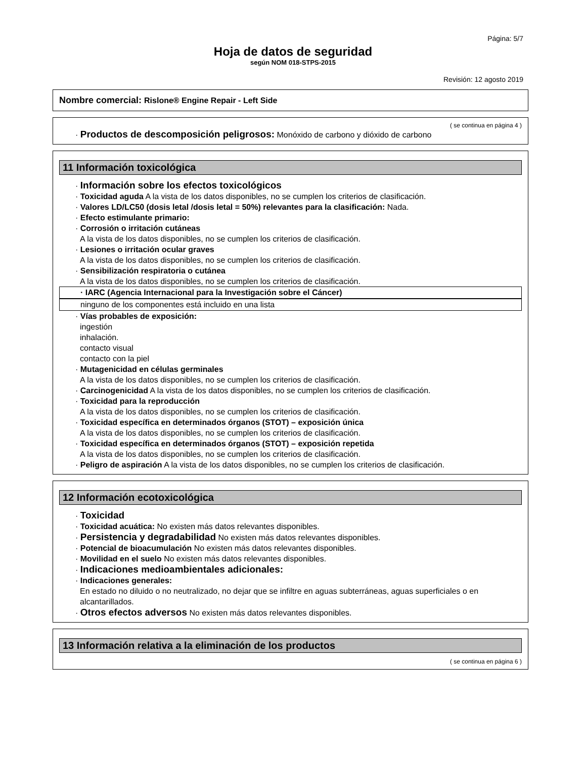Página: 5/7
Hoja de datos de seguridad
según NOM 018-STPS-2015
Revisión: 12 agosto 2019
Nombre comercial: Rislone® Engine Repair - Left Side
( se continua en página 4 )
· Productos de descomposición peligrosos: Monóxido de carbono y dióxido de carbono
11 Información toxicológica
· Información sobre los efectos toxicológicos
· Toxicidad aguda A la vista de los datos disponibles, no se cumplen los criterios de clasificación.
· Valores LD/LC50 (dosis letal /dosis letal = 50%) relevantes para la clasificación: Nada.
· Efecto estimulante primario:
· Corrosión o irritación cutáneas
A la vista de los datos disponibles, no se cumplen los criterios de clasificación.
· Lesiones o irritación ocular graves
A la vista de los datos disponibles, no se cumplen los criterios de clasificación.
· Sensibilización respiratoria o cutánea
A la vista de los datos disponibles, no se cumplen los criterios de clasificación.
· IARC (Agencia Internacional para la Investigación sobre el Cáncer)
ninguno de los componentes está incluido en una lista
· Vías probables de exposición:
ingestión
inhalación.
contacto visual
contacto con la piel
· Mutagenicidad en células germinales
A la vista de los datos disponibles, no se cumplen los criterios de clasificación.
· Carcinogenicidad A la vista de los datos disponibles, no se cumplen los criterios de clasificación.
· Toxicidad para la reproducción
A la vista de los datos disponibles, no se cumplen los criterios de clasificación.
· Toxicidad específica en determinados órganos (STOT) – exposición única
A la vista de los datos disponibles, no se cumplen los criterios de clasificación.
· Toxicidad específica en determinados órganos (STOT) – exposición repetida
A la vista de los datos disponibles, no se cumplen los criterios de clasificación.
· Peligro de aspiración A la vista de los datos disponibles, no se cumplen los criterios de clasificación.
12 Información ecotoxicológica
· Toxicidad
· Toxicidad acuática: No existen más datos relevantes disponibles.
· Persistencia y degradabilidad No existen más datos relevantes disponibles.
· Potencial de bioacumulación No existen más datos relevantes disponibles.
· Movilidad en el suelo No existen más datos relevantes disponibles.
· Indicaciones medioambientales adicionales:
· Indicaciones generales:
En estado no diluido o no neutralizado, no dejar que se infiltre en aguas subterráneas, aguas superficiales o en alcantarillados.
· Otros efectos adversos No existen más datos relevantes disponibles.
13 Información relativa a la eliminación de los productos
( se continua en página 6 )